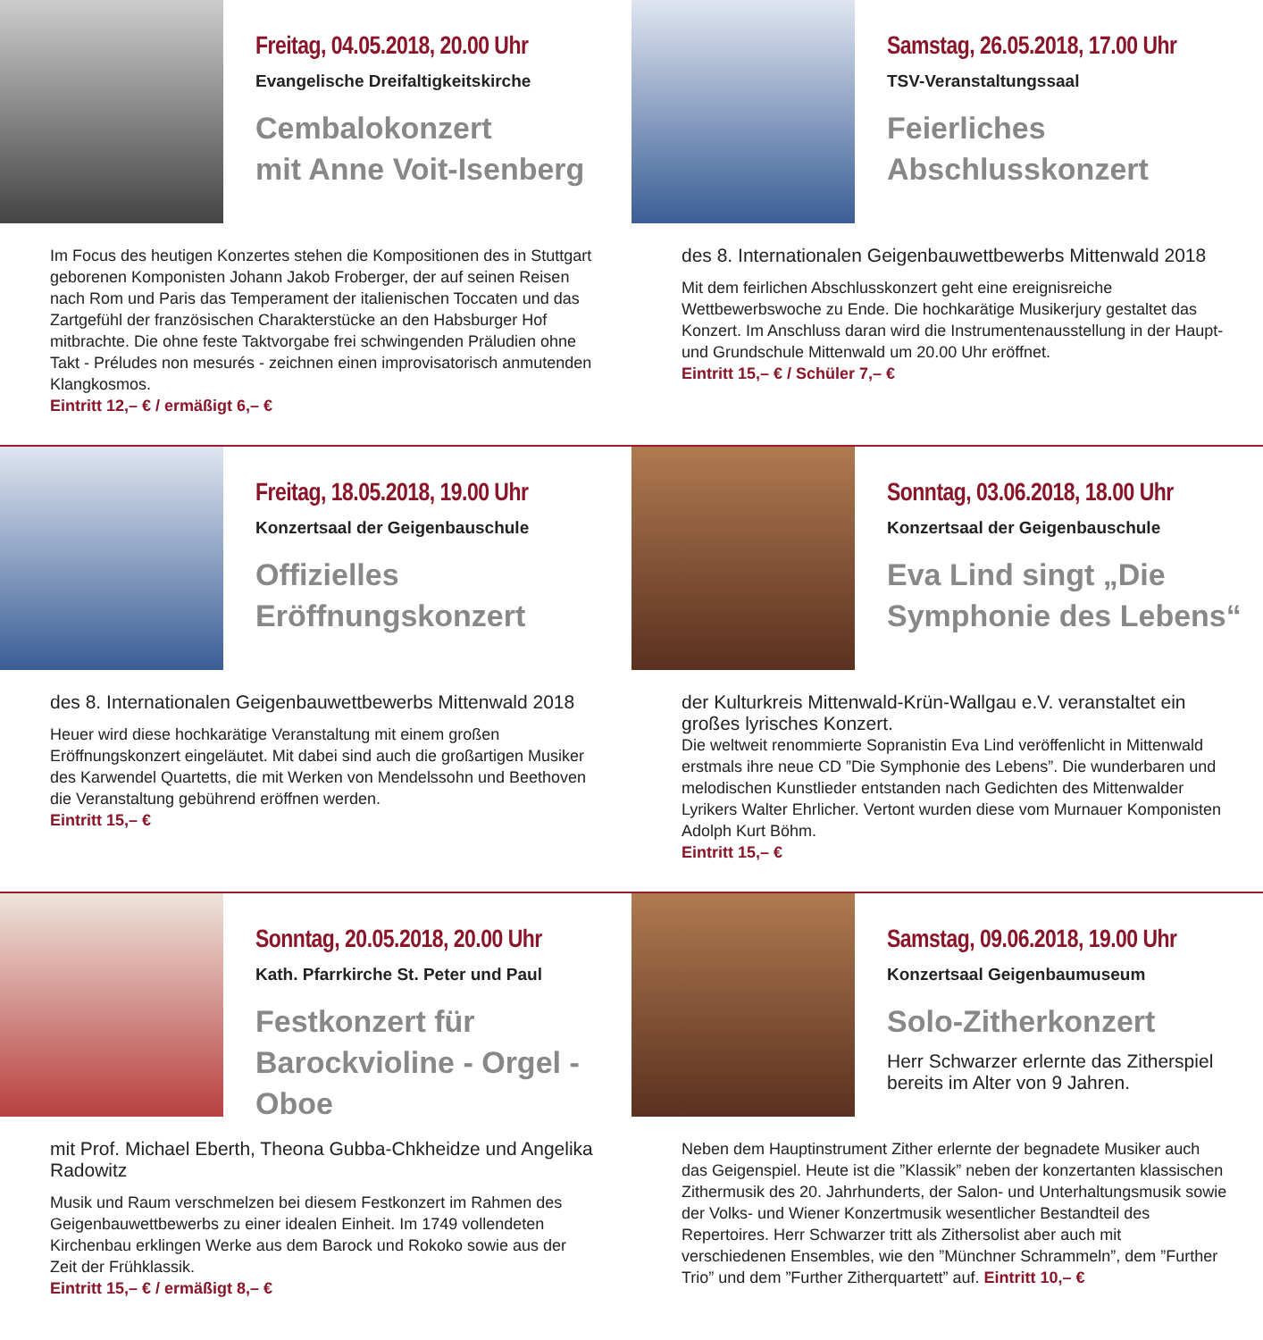Freitag, 04.05.2018, 20.00 Uhr
Evangelische Dreifaltigkeitskirche
Cembalokonzert
mit Anne Voit-Isenberg
Im Focus des heutigen Konzertes stehen die Kompositionen des in Stuttgart geborenen Komponisten Johann Jakob Froberger, der auf seinen Reisen nach Rom und Paris das Temperament der italienischen Toccaten und das Zartgefühl der französischen Charakterstücke an den Habsburger Hof mitbrachte. Die ohne feste Taktvorgabe frei schwingenden Präludien ohne Takt - Préludes non mesurés - zeichnen einen improvisatorisch anmutenden Klangkosmos.
Eintritt 12,– € / ermäßigt 6,– €
Samstag, 26.05.2018, 17.00 Uhr
TSV-Veranstaltungssaal
Feierliches
Abschlusskonzert
des 8. Internationalen Geigenbauwettbewerbs Mittenwald 2018
Mit dem feirlichen Abschlusskonzert geht eine ereignisreiche Wettbewerbswoche zu Ende. Die hochkarätige Musikerjury gestaltet das Konzert. Im Anschluss daran wird die Instrumentenausstellung in der Haupt- und Grundschule Mittenwald um 20.00 Uhr eröffnet.
Eintritt 15,– € / Schüler 7,– €
Freitag, 18.05.2018, 19.00 Uhr
Konzertsaal der Geigenbauschule
Offizielles
Eröffnungskonzert
des 8. Internationalen Geigenbauwettbewerbs Mittenwald 2018
Heuer wird diese hochkarätige Veranstaltung mit einem großen Eröffnungskonzert eingeläutet. Mit dabei sind auch die großartigen Musiker des Karwendel Quartetts, die mit Werken von Mendelssohn und Beethoven die Veranstaltung gebührend eröffnen werden.
Eintritt 15,– €
Sonntag, 03.06.2018, 18.00 Uhr
Konzertsaal der Geigenbauschule
Eva Lind singt „Die
Symphonie des Lebens“
der Kulturkreis Mittenwald-Krün-Wallgau e.V. veranstaltet ein großes lyrisches Konzert.
Die weltweit renommierte Sopranistin Eva Lind veröffenlicht in Mittenwald erstmals ihre neue CD ”Die Symphonie des Lebens”. Die wunderbaren und melodischen Kunstlieder entstanden nach Gedichten des Mittenwalder Lyrikers Walter Ehrlicher. Vertont wurden diese vom Murnauer Komponisten Adolph Kurt Böhm.
Eintritt 15,– €
Sonntag, 20.05.2018, 20.00 Uhr
Kath. Pfarrkirche St. Peter und Paul
Festkonzert für
Barockvioline - Orgel - Oboe
mit Prof. Michael Eberth, Theona Gubba-Chkheidze und Angelika Radowitz
Musik und Raum verschmelzen bei diesem Festkonzert im Rahmen des Geigenbauwettbewerbs zu einer idealen Einheit. Im 1749 vollendeten Kirchenbau erklingen Werke aus dem Barock und Rokoko sowie aus der Zeit der Frühklassik.
Eintritt 15,– € / ermäßigt 8,– €
Samstag, 09.06.2018, 19.00 Uhr
Konzertsaal Geigenbaumuseum
Solo-Zitherkonzert
Herr Schwarzer erlernte das Zitherspiel bereits im Alter von 9 Jahren.
Neben dem Hauptinstrument Zither erlernte der begnadete Musiker auch das Geigenspiel. Heute ist die ”Klassik” neben der konzertanten klassischen Zithermusik des 20. Jahrhunderts, der Salon- und Unterhaltungsmusik sowie der Volks- und Wiener Konzertmusik wesentlicher Bestandteil des Repertoires. Herr Schwarzer tritt als Zithersolist aber auch mit verschiedenen Ensembles, wie den ”Münchner Schrammeln”, dem ”Further Trio” und dem ”Further Zitherquartett” auf. Eintritt 10,– €